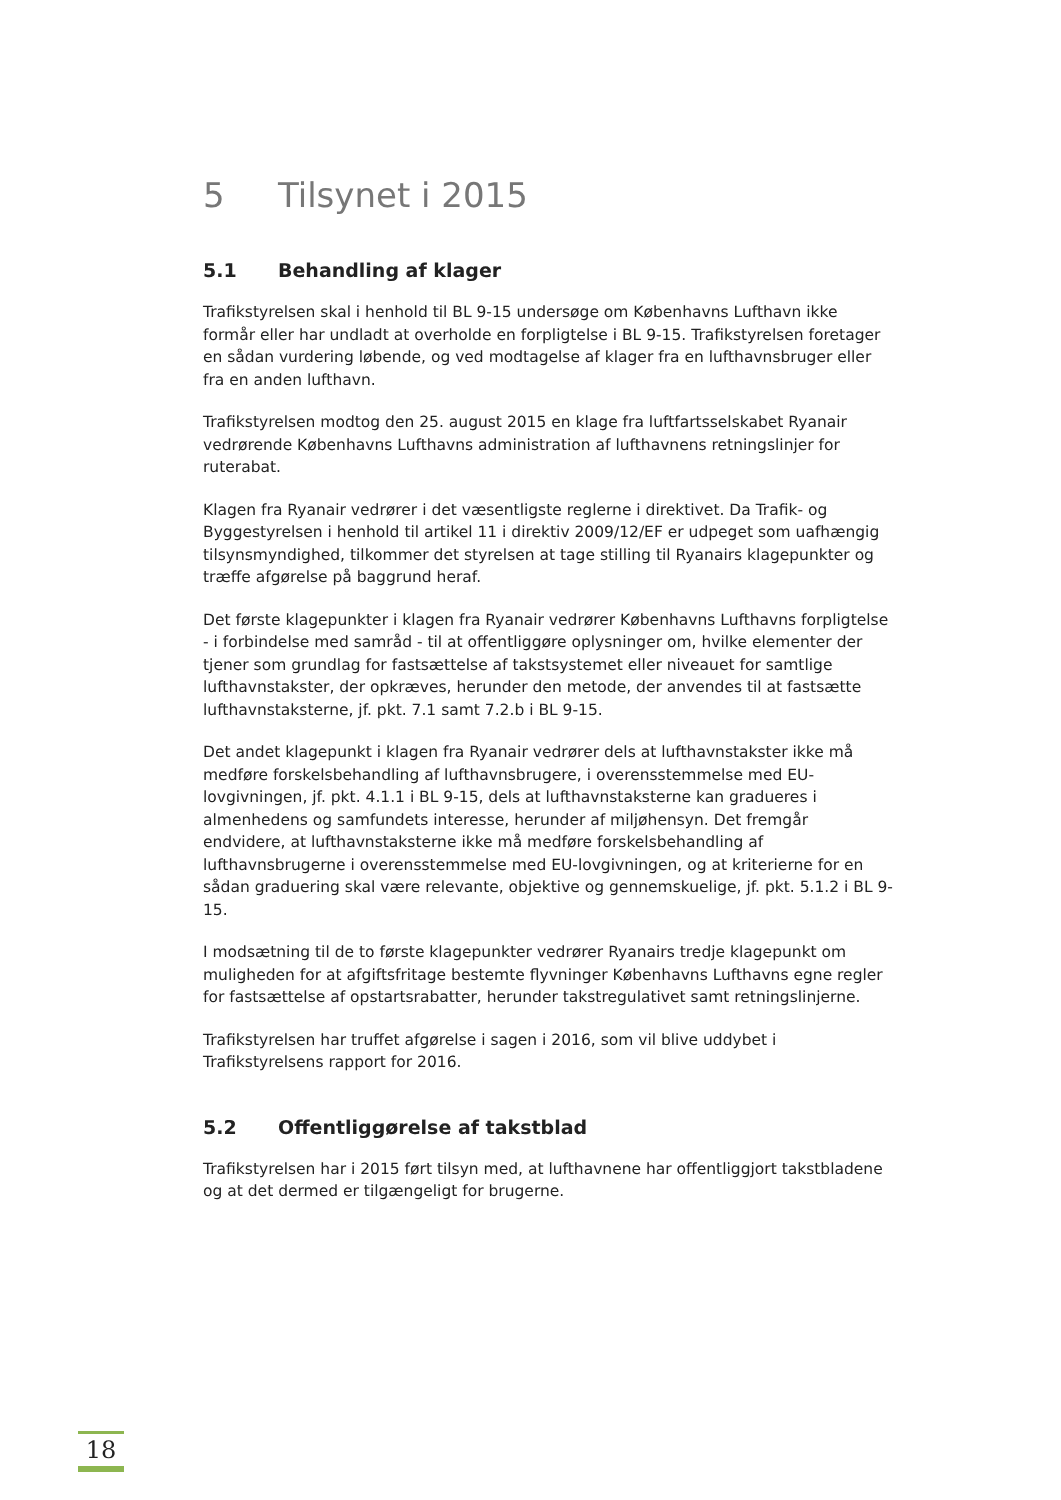5 Tilsynet i 2015
5.1 Behandling af klager
Trafikstyrelsen skal i henhold til BL 9-15 undersøge om Københavns Lufthavn ikke formår eller har undladt at overholde en forpligtelse i BL 9-15. Trafikstyrelsen foretager en sådan vurdering løbende, og ved modtagelse af klager fra en lufthavnsbruger eller fra en anden lufthavn.
Trafikstyrelsen modtog den 25. august 2015 en klage fra luftfartsselskabet Ryanair vedrørende Københavns Lufthavns administration af lufthavnens retningslinjer for ruterabat.
Klagen fra Ryanair vedrører i det væsentligste reglerne i direktivet. Da Trafik- og Byggestyrelsen i henhold til artikel 11 i direktiv 2009/12/EF er udpeget som uafhængig tilsynsmyndighed, tilkommer det styrelsen at tage stilling til Ryanairs klagepunkter og træffe afgørelse på baggrund heraf.
Det første klagepunkter i klagen fra Ryanair vedrører Københavns Lufthavns forpligtelse - i forbindelse med samråd - til at offentliggøre oplysninger om, hvilke elementer der tjener som grundlag for fastsættelse af takstsystemet eller niveauet for samtlige lufthavnstakster, der opkræves, herunder den metode, der anvendes til at fastsætte lufthavnstaksterne, jf. pkt. 7.1 samt 7.2.b i BL 9-15.
Det andet klagepunkt i klagen fra Ryanair vedrører dels at lufthavnstakster ikke må medføre forskelsbehandling af lufthavnsbrugere, i overensstemmelse med EU-lovgivningen, jf. pkt. 4.1.1 i BL 9-15, dels at lufthavnstaksterne kan gradueres i almenhedens og samfundets interesse, herunder af miljøhensyn. Det fremgår endvidere, at lufthavnstaksterne ikke må medføre forskelsbehandling af lufthavnsbrugerne i overensstemmelse med EU-lovgivningen, og at kriterierne for en sådan graduering skal være relevante, objektive og gennemskuelige, jf. pkt. 5.1.2 i BL 9-15.
I modsætning til de to første klagepunkter vedrører Ryanairs tredje klagepunkt om muligheden for at afgiftsfritage bestemte flyvninger Københavns Lufthavns egne regler for fastsættelse af opstartsrabatter, herunder takstregulativet samt retningslinjerne.
Trafikstyrelsen har truffet afgørelse i sagen i 2016, som vil blive uddybet i Trafikstyrelsens rapport for 2016.
5.2 Offentliggørelse af takstblad
Trafikstyrelsen har i 2015 ført tilsyn med, at lufthavnene har offentliggjort takstbladene og at det dermed er tilgængeligt for brugerne.
18